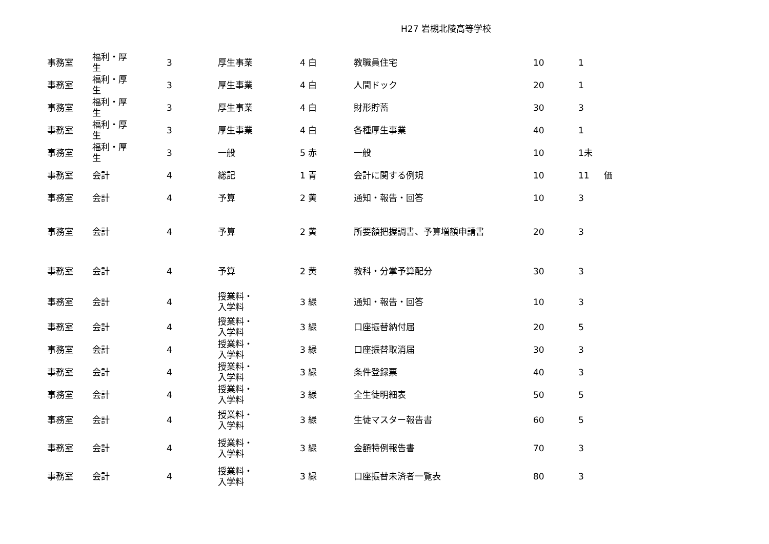H27 岩槻北陵高等学校
| 事務室 | 福利・厚 生 | 3 | 厚生事業 | 4 白 | 教職員住宅 | 10 | 1 | |
| 事務室 | 福利・厚 生 | 3 | 厚生事業 | 4 白 | 人間ドック | 20 | 1 | |
| 事務室 | 福利・厚 生 | 3 | 厚生事業 | 4 白 | 財形貯蓄 | 30 | 3 | |
| 事務室 | 福利・厚 生 | 3 | 厚生事業 | 4 白 | 各種厚生事業 | 40 | 1 | |
| 事務室 | 福利・厚 生 | 3 | 一般 | 5 赤 | 一般 | 10 | 1未 | |
| 事務室 | 会計 | 4 | 総記 | 1 青 | 会計に関する例規 | 10 | 11 | 価 |
| 事務室 | 会計 | 4 | 予算 | 2 黄 | 通知・報告・回答 | 10 | 3 | |
| 事務室 | 会計 | 4 | 予算 | 2 黄 | 所要額把握調書、予算増額申請書 | 20 | 3 | |
| 事務室 | 会計 | 4 | 予算 | 2 黄 | 教科・分掌予算配分 | 30 | 3 | |
| 事務室 | 会計 | 4 | 授業料・ 入学料 | 3 緑 | 通知・報告・回答 | 10 | 3 | |
| 事務室 | 会計 | 4 | 授業料・ 入学料 | 3 緑 | 口座振替納付届 | 20 | 5 | |
| 事務室 | 会計 | 4 | 授業料・ 入学料 | 3 緑 | 口座振替取消届 | 30 | 3 | |
| 事務室 | 会計 | 4 | 授業料・ 入学料 | 3 緑 | 条件登録票 | 40 | 3 | |
| 事務室 | 会計 | 4 | 授業料・ 入学料 | 3 緑 | 全生徒明細表 | 50 | 5 | |
| 事務室 | 会計 | 4 | 授業料・ 入学料 | 3 緑 | 生徒マスター報告書 | 60 | 5 | |
| 事務室 | 会計 | 4 | 授業料・ 入学料 | 3 緑 | 金額特例報告書 | 70 | 3 | |
| 事務室 | 会計 | 4 | 授業料・ 入学料 | 3 緑 | 口座振替未済者一覧表 | 80 | 3 | |